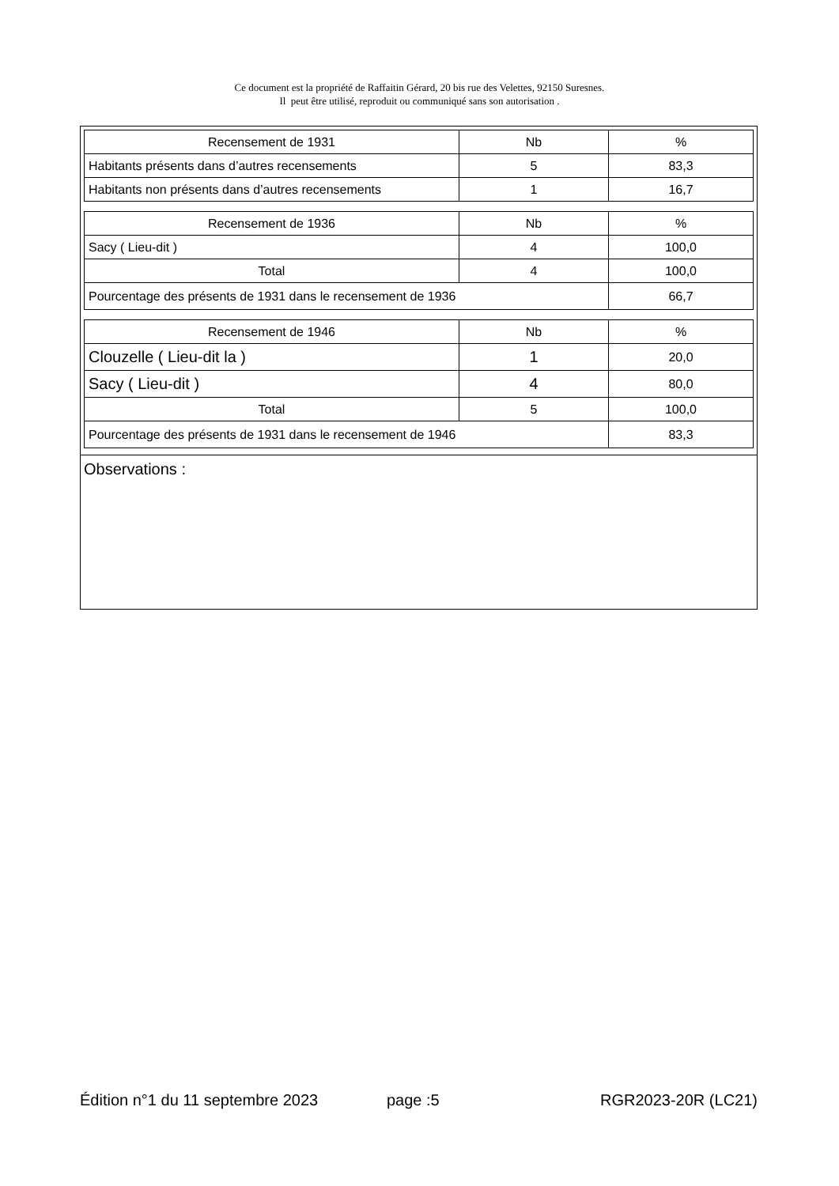Ce document est la propriété de Raffaitin Gérard, 20 bis rue des Velettes, 92150 Suresnes.
Il peut être utilisé, reproduit ou communiqué sans son autorisation .
| Recensement de 1931 | Nb | % |
| Habitants présents dans d’autres recensements | 5 | 83,3 |
| Habitants non présents dans d’autres recensements | 1 | 16,7 |
| Recensement de 1936 | Nb | % |
| Sacy ( Lieu-dit ) | 4 | 100,0 |
| Total | 4 | 100,0 |
| Pourcentage des présents de 1931 dans le recensement de 1936 | | 66,7 |
| Recensement de 1946 | Nb | % |
| Clouzelle ( Lieu-dit la ) | 1 | 20,0 |
| Sacy ( Lieu-dit ) | 4 | 80,0 |
| Total | 5 | 100,0 |
| Pourcentage des présents de 1931 dans le recensement de 1946 | | 83,3 |
Observations :
Édition n°1 du 11 septembre 2023 page :5 RGR2023-20R (LC21)